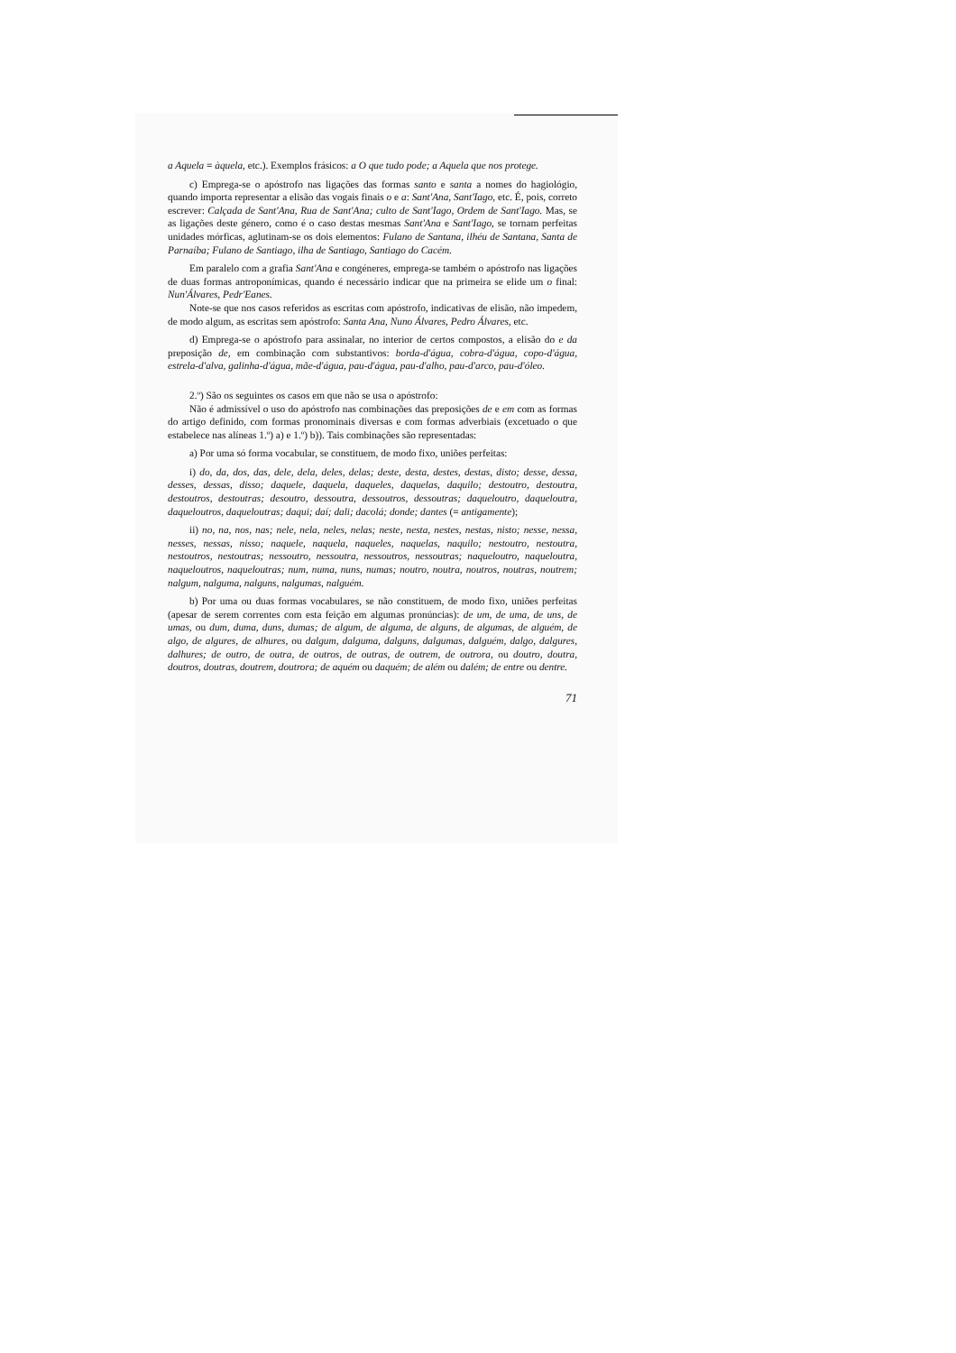a Aquela = àquela, etc.). Exemplos frásicos: a O que tudo pode; a Aquela que nos protege.
c) Emprega-se o apóstrofo nas ligações das formas santo e santa a nomes do hagiológio, quando importa representar a elisão das vogais finais o e a: Sant'Ana, Sant'Iago, etc. É, pois, correto escrever: Calçada de Sant'Ana, Rua de Sant'Ana; culto de Sant'Iago, Ordem de Sant'Iago. Mas, se as ligações deste género, como é o caso destas mesmas Sant'Ana e Sant'Iago, se tornam perfeitas unidades mórficas, aglutinam-se os dois elementos: Fulano de Santana, ilhéu de Santana, Santa de Parnaíba; Fulano de Santiago, ilha de Santiago, Santiago do Cacém.
Em paralelo com a grafia Sant'Ana e congéneres, emprega-se também o apóstrofo nas ligações de duas formas antroponímicas, quando é necessário indicar que na primeira se elide um o final: Nun'Álvares, Pedr'Eanes.
Note-se que nos casos referidos as escritas com apóstrofo, indicativas de elisão, não impedem, de modo algum, as escritas sem apóstrofo: Santa Ana, Nuno Álvares, Pedro Álvares, etc.
d) Emprega-se o apóstrofo para assinalar, no interior de certos compostos, a elisão do e da preposição de, em combinação com substantivos: borda-d'água, cobra-d'água, copo-d'água, estrela-d'alva, galinha-d'água, mãe-d'água, pau-d'água, pau-d'alho, pau-d'arco, pau-d'óleo.
2.º) São os seguintes os casos em que não se usa o apóstrofo:
Não é admissível o uso do apóstrofo nas combinações das preposições de e em com as formas do artigo definido, com formas pronominais diversas e com formas adverbiais (excetuado o que estabelece nas alíneas 1.º) a) e 1.º) b)). Tais combinações são representadas:
a) Por uma só forma vocabular, se constituem, de modo fixo, uniões perfeitas:
i) do, da, dos, das, dele, dela, deles, delas; deste, desta, destes, destas, disto; desse, dessa, desses, dessas, disso; daquele, daquela, daqueles, daquelas, daquilo; destoutro, destoutra, destoutros, destoutras; desoutro, dessoutra, dessoutros, dessoutras; daqueloutro, daqueloutra, daqueloutros, daqueloutras; daqui; daí; dali; dacolá; donde; dantes (= antigamente);
ii) no, na, nos, nas; nele, nela, neles, nelas; neste, nesta, nestes, nestas, nisto; nesse, nessa, nesses, nessas, nisso; naquele, naquela, naqueles, naquelas, naquilo; nestoutro, nestoutra, nestoutros, nestoutras; nessoutro, nessoutra, nessoutros, nessoutras; naqueloutro, naqueloutra, naqueloutros, naqueloutras; num, numa, nuns, numas; noutro, noutra, noutros, noutras, noutrem; nalgum, nalguma, nalguns, nalgumas, nalguém.
b) Por uma ou duas formas vocabulares, se não constituem, de modo fixo, uniões perfeitas (apesar de serem correntes com esta feição em algumas pronúncias): de um, de uma, de uns, de umas, ou dum, duma, duns, dumas; de algum, de alguma, de alguns, de algumas, de alguém, de algo, de algures, de alhures, ou dalgum, dalguma, dalguns, dalgumas, dalguém, dalgo, dalgures, dalhures; de outro, de outra, de outros, de outras, de outrem, de outrora, ou doutro, doutra, doutros, doutras, doutrem, doutrora; de aquém ou daquém; de além ou dalém; de entre ou dentre.
71